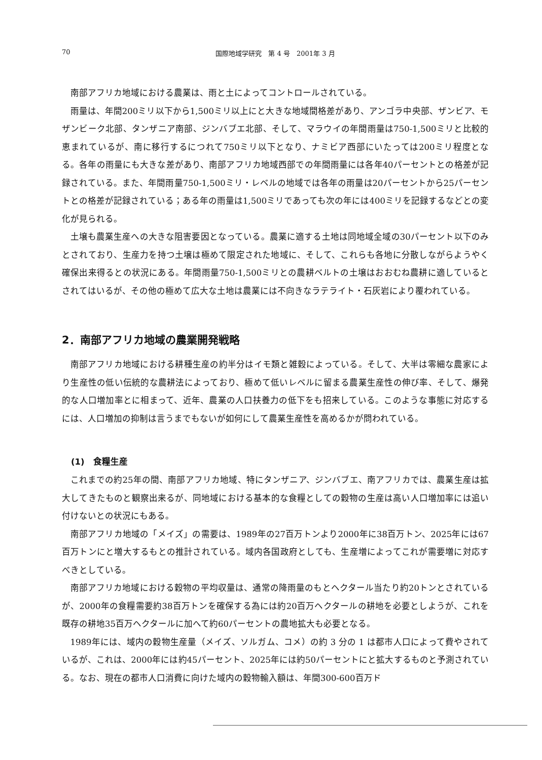70 国際地域学研究　第 4 号　2001年 3 月
南部アフリカ地域における農業は、雨と土によってコントロールされている。
雨量は、年間200ミリ以下から1,500ミリ以上にと大きな地域間格差があり、アンゴラ中央部、ザンビア、モザンビーク北部、タンザニア南部、ジンバブエ北部、そして、マラウイの年間雨量は750-1,500ミリと比較的恵まれているが、南に移行するにつれて750ミリ以下となり、ナミビア西部にいたっては200ミリ程度となる。各年の雨量にも大きな差があり、南部アフリカ地域西部での年間雨量には各年40パーセントとの格差が記録されている。また、年間雨量750-1,500ミリ・レベルの地域では各年の雨量は20パーセントから25パーセントとの格差が記録されている；ある年の雨量は1,500ミリであっても次の年には400ミリを記録するなどとの変化が見られる。
土壌も農業生産への大きな阻害要因となっている。農業に適する土地は同地域全域の30パーセント以下のみとされており、生産力を持つ土壌は極めて限定された地域に、そして、これらも各地に分散しながらようやく確保出来得るとの状況にある。年間雨量750-1,500ミリとの農耕ベルトの土壌はおおむね農耕に適しているとされてはいるが、その他の極めて広大な土地は農業には不向きなラテライト・石灰岩により覆われている。
2．南部アフリカ地域の農業開発戦略
南部アフリカ地域における耕種生産の約半分はイモ類と雑穀によっている。そして、大半は零細な農家により生産性の低い伝統的な農耕法によっており、極めて低いレベルに留まる農業生産性の伸び率、そして、爆発的な人口増加率とに相まって、近年、農業の人口扶養力の低下をも招来している。このような事態に対応するには、人口増加の抑制は言うまでもないが如何にして農業生産性を高めるかが問われている。
(1)　食糧生産
これまでの約25年の間、南部アフリカ地域、特にタンザニア、ジンバブエ、南アフリカでは、農業生産は拡大してきたものと観察出来るが、同地域における基本的な食糧としての穀物の生産は高い人口増加率には追い付けないとの状況にもある。
南部アフリカ地域の「メイズ」の需要は、1989年の27百万トンより2000年に38百万トン、2025年には67百万トンにと増大するもとの推計されている。域内各国政府としても、生産増によってこれが需要増に対応すべきとしている。
南部アフリカ地域における穀物の平均収量は、通常の降雨量のもとヘクタール当たり約20トンとされているが、2000年の食糧需要約38百万トンを確保する為には約20百万ヘクタールの耕地を必要としようが、これを既存の耕地35百万ヘクタールに加へて約60パーセントの農地拡大も必要となる。
1989年には、域内の穀物生産量（メイズ、ソルガム、コメ）の約 3 分の 1 は都市人口によって費やされているが、これは、2000年には約45パーセント、2025年には約50パーセントにと拡大するものと予測されている。なお、現在の都市人口消費に向けた域内の穀物輸入額は、年間300-600百万ド